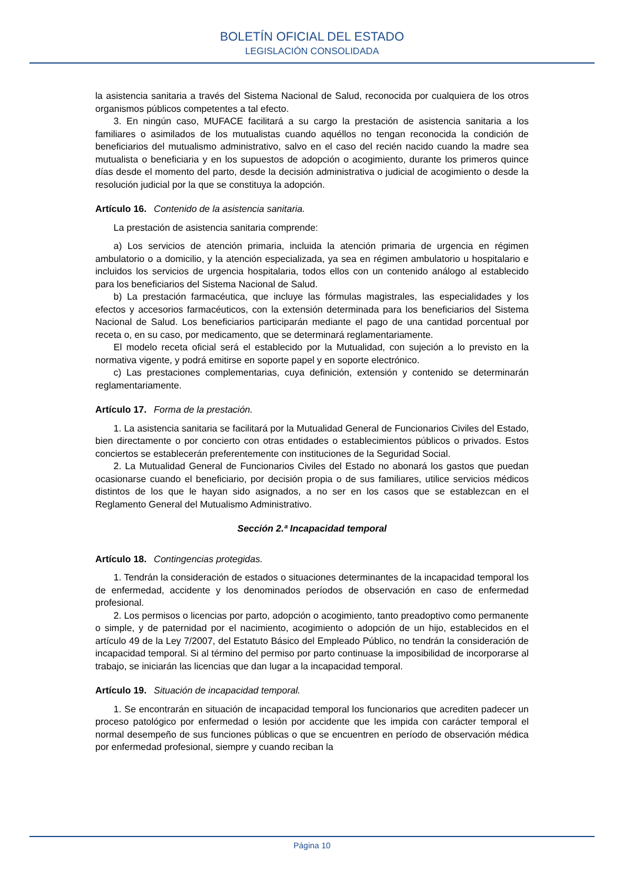BOLETÍN OFICIAL DEL ESTADO
LEGISLACIÓN CONSOLIDADA
la asistencia sanitaria a través del Sistema Nacional de Salud, reconocida por cualquiera de los otros organismos públicos competentes a tal efecto.
3. En ningún caso, MUFACE facilitará a su cargo la prestación de asistencia sanitaria a los familiares o asimilados de los mutualistas cuando aquéllos no tengan reconocida la condición de beneficiarios del mutualismo administrativo, salvo en el caso del recién nacido cuando la madre sea mutualista o beneficiaria y en los supuestos de adopción o acogimiento, durante los primeros quince días desde el momento del parto, desde la decisión administrativa o judicial de acogimiento o desde la resolución judicial por la que se constituya la adopción.
Artículo 16. Contenido de la asistencia sanitaria.
La prestación de asistencia sanitaria comprende:
a) Los servicios de atención primaria, incluida la atención primaria de urgencia en régimen ambulatorio o a domicilio, y la atención especializada, ya sea en régimen ambulatorio u hospitalario e incluidos los servicios de urgencia hospitalaria, todos ellos con un contenido análogo al establecido para los beneficiarios del Sistema Nacional de Salud.
b) La prestación farmacéutica, que incluye las fórmulas magistrales, las especialidades y los efectos y accesorios farmacéuticos, con la extensión determinada para los beneficiarios del Sistema Nacional de Salud. Los beneficiarios participarán mediante el pago de una cantidad porcentual por receta o, en su caso, por medicamento, que se determinará reglamentariamente.
El modelo receta oficial será el establecido por la Mutualidad, con sujeción a lo previsto en la normativa vigente, y podrá emitirse en soporte papel y en soporte electrónico.
c) Las prestaciones complementarias, cuya definición, extensión y contenido se determinarán reglamentariamente.
Artículo 17. Forma de la prestación.
1. La asistencia sanitaria se facilitará por la Mutualidad General de Funcionarios Civiles del Estado, bien directamente o por concierto con otras entidades o establecimientos públicos o privados. Estos conciertos se establecerán preferentemente con instituciones de la Seguridad Social.
2. La Mutualidad General de Funcionarios Civiles del Estado no abonará los gastos que puedan ocasionarse cuando el beneficiario, por decisión propia o de sus familiares, utilice servicios médicos distintos de los que le hayan sido asignados, a no ser en los casos que se establezcan en el Reglamento General del Mutualismo Administrativo.
Sección 2.ª Incapacidad temporal
Artículo 18. Contingencias protegidas.
1. Tendrán la consideración de estados o situaciones determinantes de la incapacidad temporal los de enfermedad, accidente y los denominados períodos de observación en caso de enfermedad profesional.
2. Los permisos o licencias por parto, adopción o acogimiento, tanto preadoptivo como permanente o simple, y de paternidad por el nacimiento, acogimiento o adopción de un hijo, establecidos en el artículo 49 de la Ley 7/2007, del Estatuto Básico del Empleado Público, no tendrán la consideración de incapacidad temporal. Si al término del permiso por parto continuase la imposibilidad de incorporarse al trabajo, se iniciarán las licencias que dan lugar a la incapacidad temporal.
Artículo 19. Situación de incapacidad temporal.
1. Se encontrarán en situación de incapacidad temporal los funcionarios que acrediten padecer un proceso patológico por enfermedad o lesión por accidente que les impida con carácter temporal el normal desempeño de sus funciones públicas o que se encuentren en período de observación médica por enfermedad profesional, siempre y cuando reciban la
Página 10